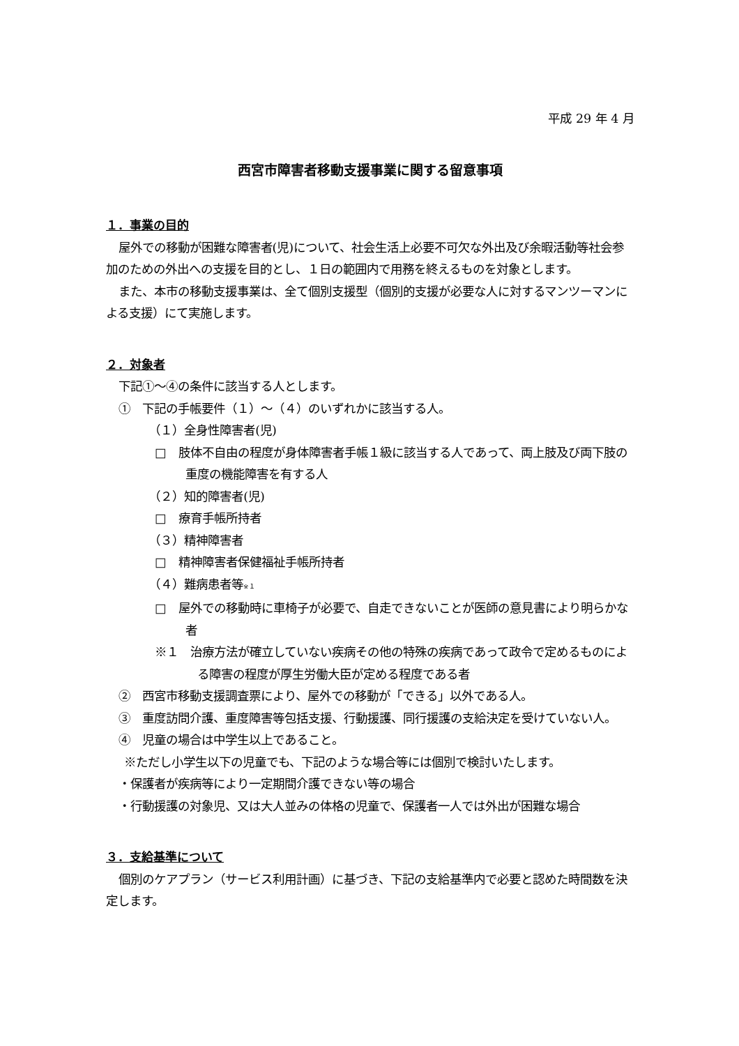平成 29 年 4 月
西宮市障害者移動支援事業に関する留意事項
１．事業の目的
屋外での移動が困難な障害者(児)について、社会生活上必要不可欠な外出及び余暇活動等社会参加のための外出への支援を目的とし、１日の範囲内で用務を終えるものを対象とします。
また、本市の移動支援事業は、全て個別支援型（個別的支援が必要な人に対するマンツーマンによる支援）にて実施します。
２．対象者
下記①～④の条件に該当する人とします。
①　下記の手帳要件（１）～（４）のいずれかに該当する人。
（１）全身性障害者(児)
□　肢体不自由の程度が身体障害者手帳１級に該当する人であって、両上肢及び両下肢の重度の機能障害を有する人
（２）知的障害者(児)
□　療育手帳所持者
（３）精神障害者
□　精神障害者保健福祉手帳所持者
（４）難病患者等※１
□　屋外での移動時に車椅子が必要で、自走できないことが医師の意見書により明らかな者
※１　治療方法が確立していない疾病その他の特殊の疾病であって政令で定めるものによる障害の程度が厚生労働大臣が定める程度である者
②　西宮市移動支援調査票により、屋外での移動が「できる」以外である人。
③　重度訪問介護、重度障害等包括支援、行動援護、同行援護の支給決定を受けていない人。
④　児童の場合は中学生以上であること。
※ただし小学生以下の児童でも、下記のような場合等には個別で検討いたします。
・保護者が疾病等により一定期間介護できない等の場合
・行動援護の対象児、又は大人並みの体格の児童で、保護者一人では外出が困難な場合
３．支給基準について
個別のケアプラン（サービス利用計画）に基づき、下記の支給基準内で必要と認めた時間数を決定します。